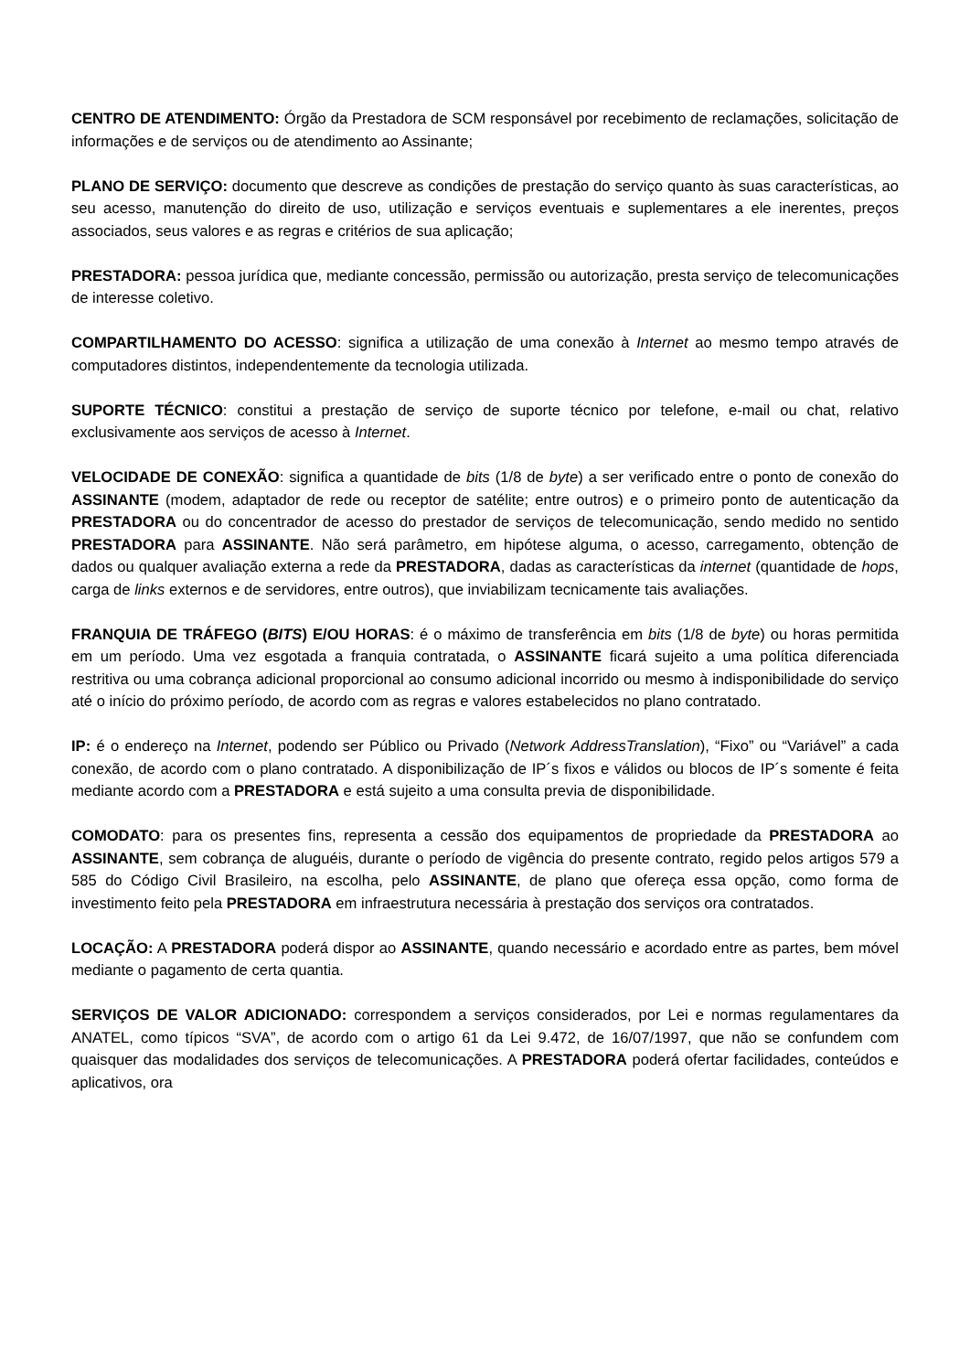CENTRO DE ATENDIMENTO: Órgão da Prestadora de SCM responsável por recebimento de reclamações, solicitação de informações e de serviços ou de atendimento ao Assinante;
PLANO DE SERVIÇO: documento que descreve as condições de prestação do serviço quanto às suas características, ao seu acesso, manutenção do direito de uso, utilização e serviços eventuais e suplementares a ele inerentes, preços associados, seus valores e as regras e critérios de sua aplicação;
PRESTADORA: pessoa jurídica que, mediante concessão, permissão ou autorização, presta serviço de telecomunicações de interesse coletivo.
COMPARTILHAMENTO DO ACESSO: significa a utilização de uma conexão à Internet ao mesmo tempo através de computadores distintos, independentemente da tecnologia utilizada.
SUPORTE TÉCNICO: constitui a prestação de serviço de suporte técnico por telefone, e-mail ou chat, relativo exclusivamente aos serviços de acesso à Internet.
VELOCIDADE DE CONEXÃO: significa a quantidade de bits (1/8 de byte) a ser verificado entre o ponto de conexão do ASSINANTE (modem, adaptador de rede ou receptor de satélite; entre outros) e o primeiro ponto de autenticação da PRESTADORA ou do concentrador de acesso do prestador de serviços de telecomunicação, sendo medido no sentido PRESTADORA para ASSINANTE. Não será parâmetro, em hipótese alguma, o acesso, carregamento, obtenção de dados ou qualquer avaliação externa a rede da PRESTADORA, dadas as características da internet (quantidade de hops, carga de links externos e de servidores, entre outros), que inviabilizam tecnicamente tais avaliações.
FRANQUIA DE TRÁFEGO (BITS) E/OU HORAS: é o máximo de transferência em bits (1/8 de byte) ou horas permitida em um período. Uma vez esgotada a franquia contratada, o ASSINANTE ficará sujeito a uma política diferenciada restritiva ou uma cobrança adicional proporcional ao consumo adicional incorrido ou mesmo à indisponibilidade do serviço até o início do próximo período, de acordo com as regras e valores estabelecidos no plano contratado.
IP: é o endereço na Internet, podendo ser Público ou Privado (Network AddressTranslation), “Fixo” ou “Variável” a cada conexão, de acordo com o plano contratado. A disponibilização de IP´s fixos e válidos ou blocos de IP´s somente é feita mediante acordo com a PRESTADORA e está sujeito a uma consulta previa de disponibilidade.
COMODATO: para os presentes fins, representa a cessão dos equipamentos de propriedade da PRESTADORA ao ASSINANTE, sem cobrança de aluguéis, durante o período de vigência do presente contrato, regido pelos artigos 579 a 585 do Código Civil Brasileiro, na escolha, pelo ASSINANTE, de plano que ofereça essa opção, como forma de investimento feito pela PRESTADORA em infraestrutura necessária à prestação dos serviços ora contratados.
LOCAÇÃO: A PRESTADORA poderá dispor ao ASSINANTE, quando necessário e acordado entre as partes, bem móvel mediante o pagamento de certa quantia.
SERVIÇOS DE VALOR ADICIONADO: correspondem a serviços considerados, por Lei e normas regulamentares da ANATEL, como típicos “SVA”, de acordo com o artigo 61 da Lei 9.472, de 16/07/1997, que não se confundem com quaisquer das modalidades dos serviços de telecomunicações. A PRESTADORA poderá ofertar facilidades, conteúdos e aplicativos, ora